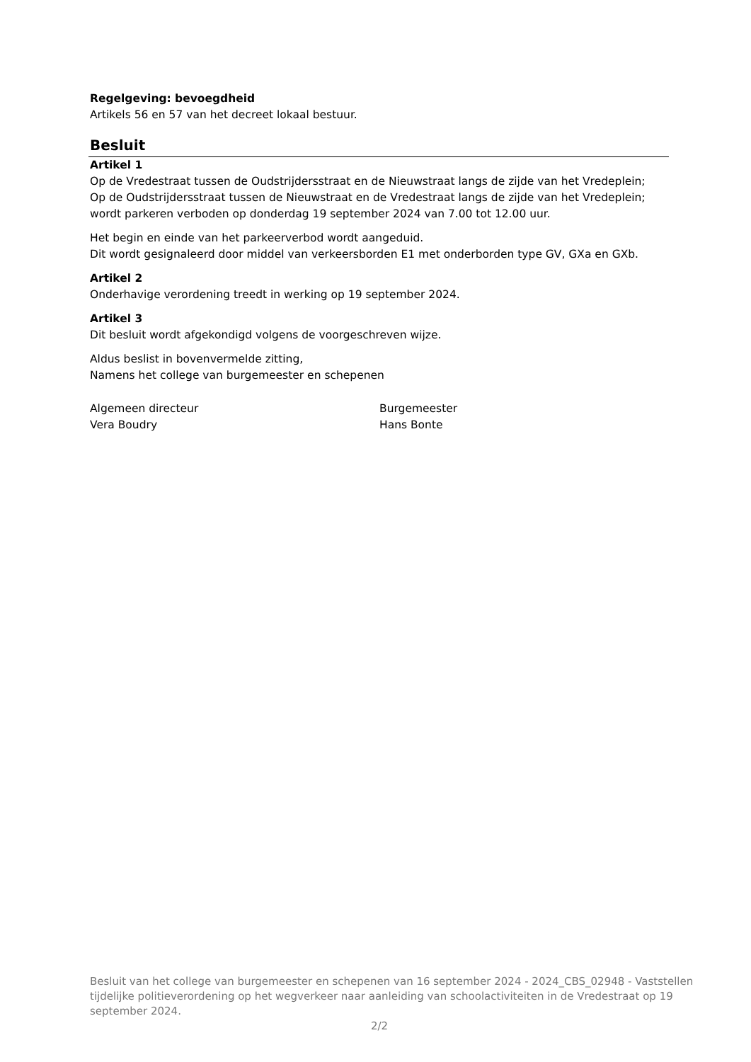Regelgeving: bevoegdheid
Artikels 56 en 57 van het decreet lokaal bestuur.
Besluit
Artikel 1
Op de Vredestraat tussen de Oudstrijdersstraat en de Nieuwstraat langs de zijde van het Vredeplein;
Op de Oudstrijdersstraat tussen de Nieuwstraat en de Vredestraat langs de zijde van het Vredeplein;
wordt parkeren verboden op donderdag 19 september 2024 van 7.00 tot 12.00 uur.
Het begin en einde van het parkeerverbod wordt aangeduid.
Dit wordt gesignaleerd door middel van verkeersborden E1 met onderborden type GV, GXa en GXb.
Artikel 2
Onderhavige verordening treedt in werking op 19 september 2024.
Artikel 3
Dit besluit wordt afgekondigd volgens de voorgeschreven wijze.
Aldus beslist in bovenvermelde zitting,
Namens het college van burgemeester en schepenen
Algemeen directeur
Vera Boudry
Burgemeester
Hans Bonte
Besluit van het college van burgemeester en schepenen van 16 september 2024 - 2024_CBS_02948 - Vaststellen tijdelijke politieverordening op het wegverkeer naar aanleiding van schoolactiviteiten in de Vredestraat op 19 september 2024.
2/2